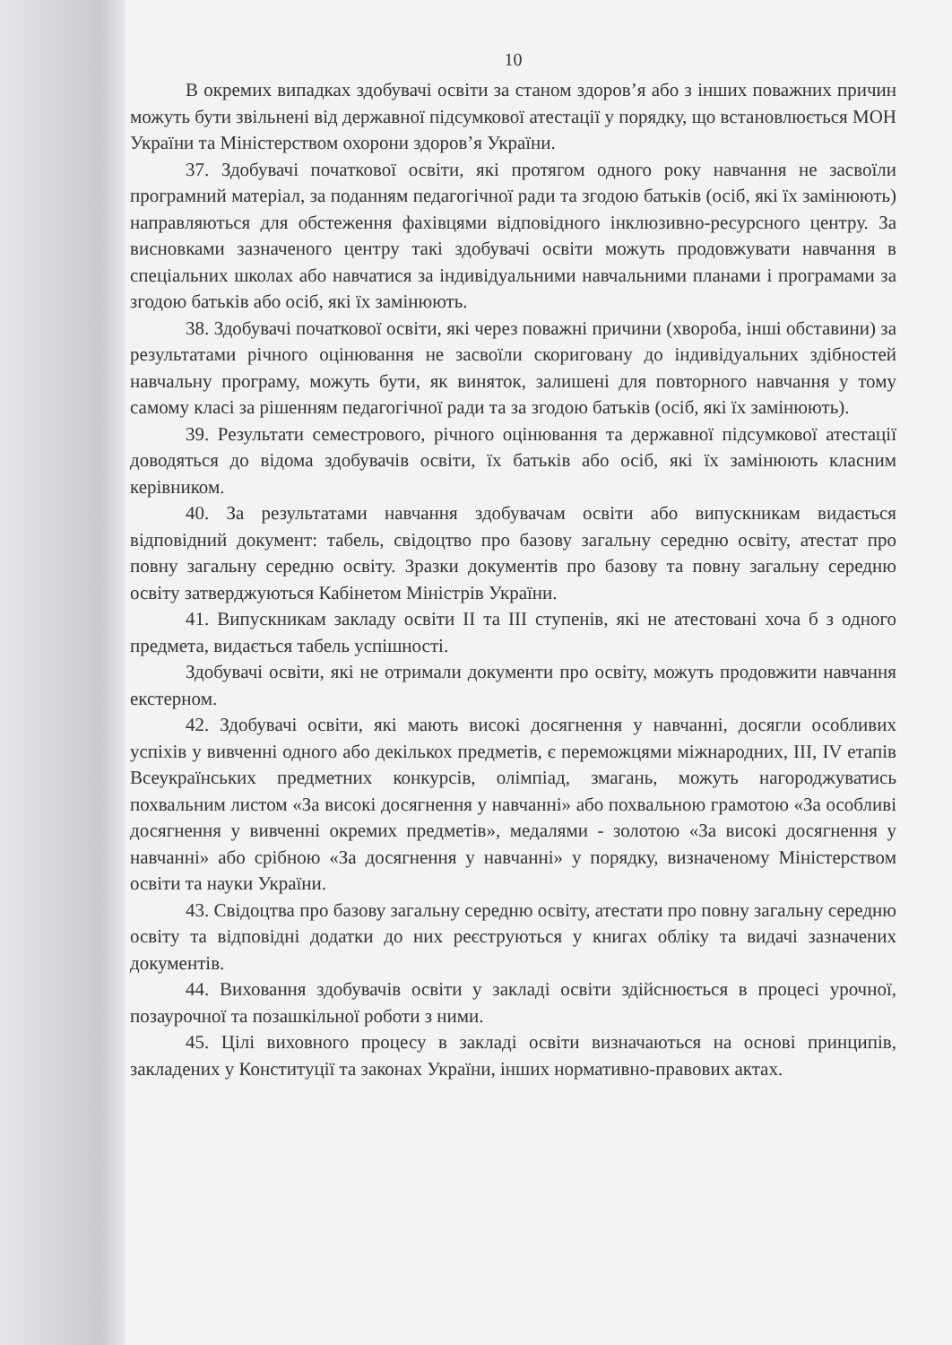10
В окремих випадках здобувачі освіти за станом здоров’я або з інших поважних причин можуть бути звільнені від державної підсумкової атестації у порядку, що встановлюється МОН України та Міністерством охорони здоров’я України.
37. Здобувачі початкової освіти, які протягом одного року навчання не засвоїли програмний матеріал, за поданням педагогічної ради та згодою батьків (осіб, які їх замінюють) направляються для обстеження фахівцями відповідного інклюзивно-ресурсного центру. За висновками зазначеного центру такі здобувачі освіти можуть продовжувати навчання в спеціальних школах або навчатися за індивідуальними навчальними планами і програмами за згодою батьків або осіб, які їх замінюють.
38. Здобувачі початкової освіти, які через поважні причини (хвороба, інші обставини) за результатами річного оцінювання не засвоїли скориговану до індивідуальних здібностей навчальну програму, можуть бути, як виняток, залишені для повторного навчання у тому самому класі за рішенням педагогічної ради та за згодою батьків (осіб, які їх замінюють).
39. Результати семестрового, річного оцінювання та державної підсумкової атестації доводяться до відома здобувачів освіти, їх батьків або осіб, які їх замінюють класним керівником.
40. За результатами навчання здобувачам освіти або випускникам видається відповідний документ: табель, свідоцтво про базову загальну середню освіту, атестат про повну загальну середню освіту. Зразки документів про базову та повну загальну середню освіту затверджуються Кабінетом Міністрів України.
41. Випускникам закладу освіти II та III ступенів, які не атестовані хоча б з одного предмета, видається табель успішності.
Здобувачі освіти, які не отримали документи про освіту, можуть продовжити навчання екстерном.
42. Здобувачі освіти, які мають високі досягнення у навчанні, досягли особливих успіхів у вивченні одного або декількох предметів, є переможцями міжнародних, III, IV етапів Всеукраїнських предметних конкурсів, олімпіад, змагань, можуть нагороджуватись похвальним листом «За високі досягнення у навчанні» або похвальною грамотою «За особливі досягнення у вивченні окремих предметів», медалями - золотою «За високі досягнення у навчанні» або срібною «За досягнення у навчанні» у порядку, визначеному Міністерством освіти та науки України.
43. Свідоцтва про базову загальну середню освіту, атестати про повну загальну середню освіту та відповідні додатки до них реєструються у книгах обліку та видачі зазначених документів.
44. Виховання здобувачів освіти у закладі освіти здійснюється в процесі урочної, позаурочної та позашкільної роботи з ними.
45. Цілі виховного процесу в закладі освіти визначаються на основі принципів, закладених у Конституції та законах України, інших нормативно-правових актах.